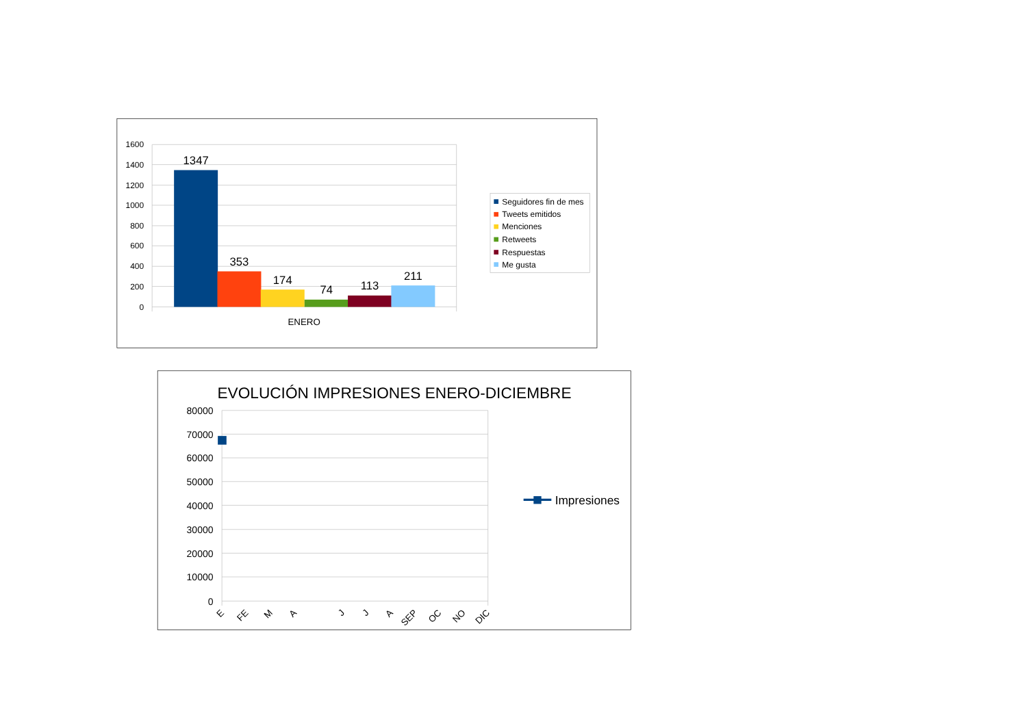1600
1400
1200
1000
800
600
400
200
0
1347
353
174
74
113
211
ENERO
Seguidores fin de mes
Tweets emitidos
Menciones
Retweets
Respuestas
Me gusta
EVOLUCIÓN IMPRESIONES ENERO-DICIEMBRE
80000
70000
60000
50000
40000
30000
20000
10000
0
E
FE
M
A
J
J
A
SEP
OC
NO
DIC
Impresiones